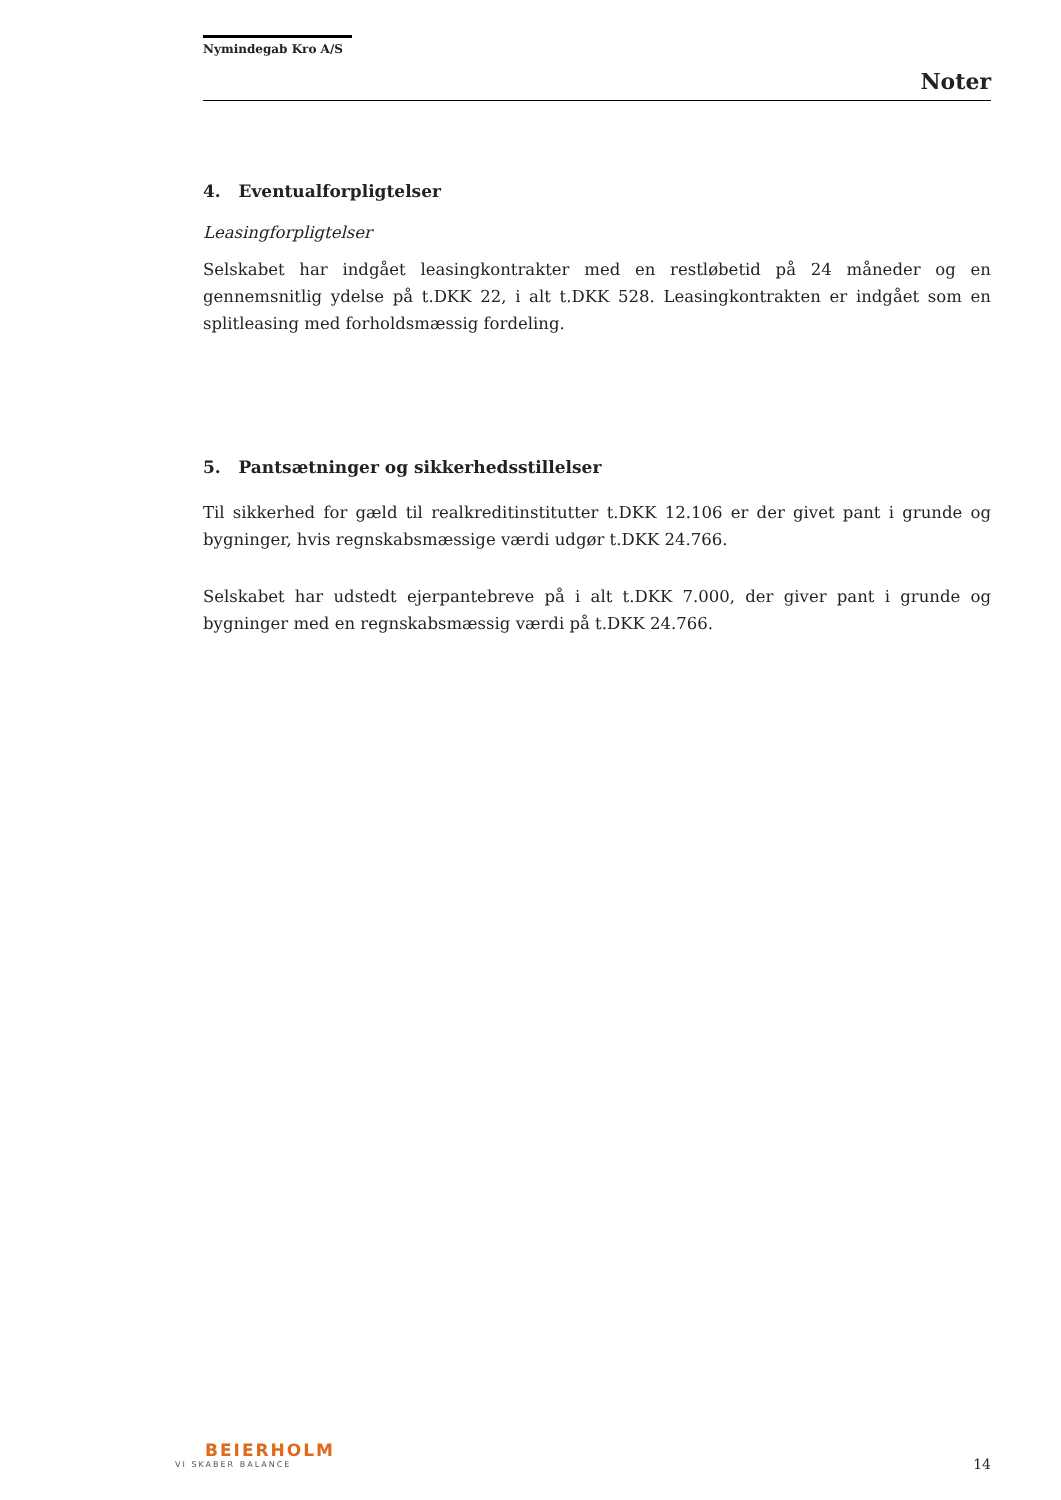Nymindegab Kro A/S
Noter
4. Eventualforpligtelser
Leasingforpligtelser
Selskabet har indgået leasingkontrakter med en restløbetid på 24 måneder og en gennemsnitlig ydelse på t.DKK 22, i alt t.DKK 528. Leasingkontrakten er indgået som en splitleasing med forholdsmæssig fordeling.
5. Pantsætninger og sikkerhedsstillelser
Til sikkerhed for gæld til realkreditinstitutter t.DKK 12.106 er der givet pant i grunde og bygninger, hvis regnskabsmæssige værdi udgør t.DKK 24.766.
Selskabet har udstedt ejerpantebreve på i alt t.DKK 7.000, der giver pant i grunde og bygninger med en regnskabsmæssig værdi på t.DKK 24.766.
BEIERHOLM
VI SKABER BALANCE
14